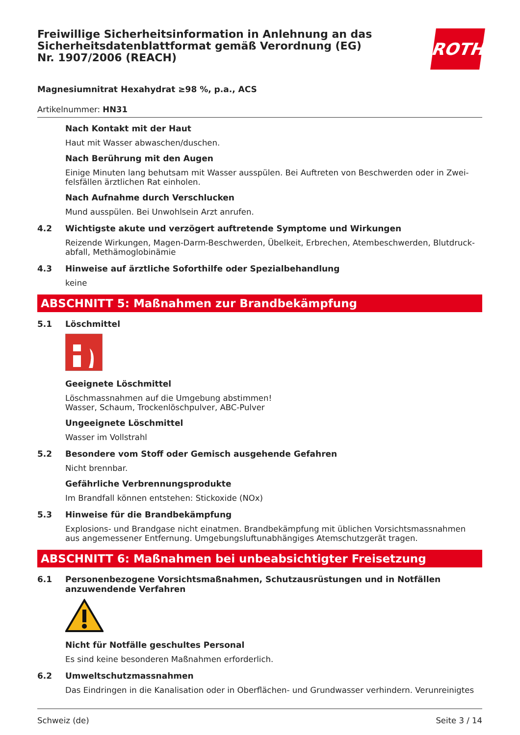Freiwillige Sicherheitsinformation in Anlehnung an das Sicherheitsdatenblattformat gemäß Verordnung (EG) Nr. 1907/2006 (REACH)
ROTH
Magnesiumnitrat Hexahydrat ≥98 %, p.a., ACS
Artikelnummer: HN31
Nach Kontakt mit der Haut
Haut mit Wasser abwaschen/duschen.
Nach Berührung mit den Augen
Einige Minuten lang behutsam mit Wasser ausspülen. Bei Auftreten von Beschwerden oder in Zwei­felsfällen ärztlichen Rat einholen.
Nach Aufnahme durch Verschlucken
Mund ausspülen. Bei Unwohlsein Arzt anrufen.
4.2 Wichtigste akute und verzögert auftretende Symptome und Wirkungen
Reizende Wirkungen, Magen-Darm-Beschwerden, Übelkeit, Erbrechen, Atembeschwerden, Blutdruck­abfall, Methämoglobinämie
4.3 Hinweise auf ärztliche Soforthilfe oder Spezialbehandlung
keine
ABSCHNITT 5: Maßnahmen zur Brandbekämpfung
5.1 Löschmittel
Geeignete Löschmittel
Löschmassnahmen auf die Umgebung abstimmen!
Wasser, Schaum, Trockenlöschpulver, ABC-Pulver
Ungeeignete Löschmittel
Wasser im Vollstrahl
5.2 Besondere vom Stoff oder Gemisch ausgehende Gefahren
Nicht brennbar.
Gefährliche Verbrennungsprodukte
Im Brandfall können entstehen: Stickoxide (NOx)
5.3 Hinweise für die Brandbekämpfung
Explosions- und Brandgase nicht einatmen. Brandbekämpfung mit üblichen Vorsichtsmassnahmen aus angemessener Entfernung. Umgebungsluftunabhängiges Atemschutzgerät tragen.
ABSCHNITT 6: Maßnahmen bei unbeabsichtigter Freisetzung
6.1 Personenbezogene Vorsichtsmaßnahmen, Schutzausrüstungen und in Notfällen anzuwendende Verfahren
Nicht für Notfälle geschultes Personal
Es sind keine besonderen Maßnahmen erforderlich.
6.2 Umweltschutzmassnahmen
Das Eindringen in die Kanalisation oder in Oberflächen- und Grundwasser verhindern. Verunreinigtes
Schweiz (de) Seite 3 / 14